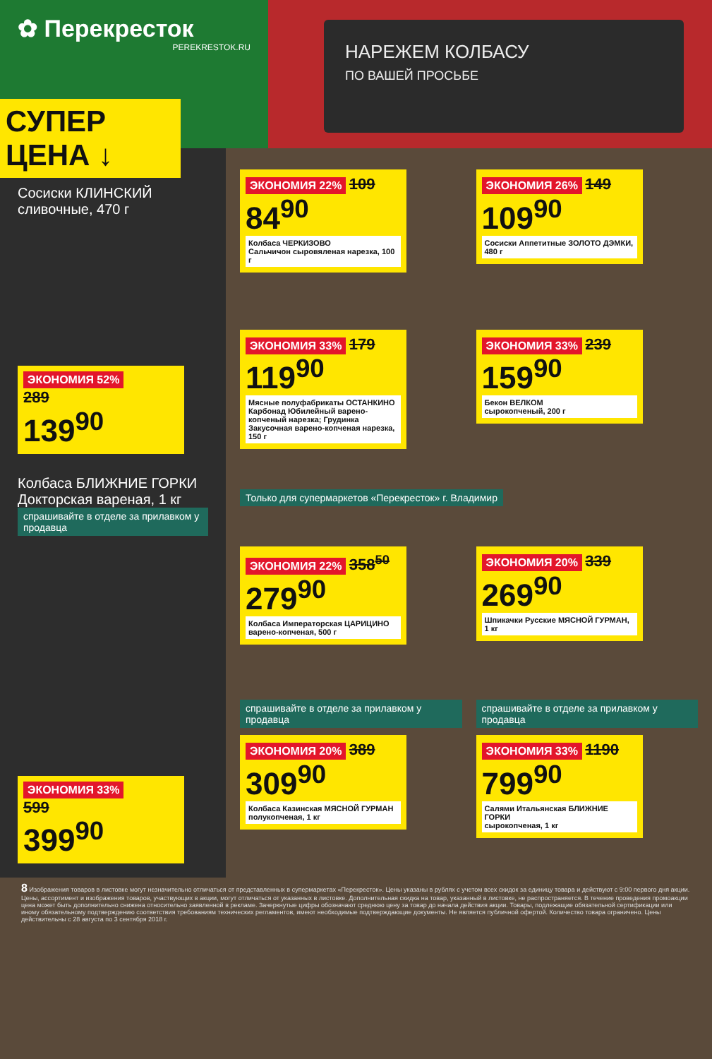✿ Перекресток
PEREKRESTOK.RU
НАРЕЖЕМ КОЛБАСУ
ПО ВАШЕЙ ПРОСЬБЕ
СУПЕР ЦЕНА ↓
Сосиски КЛИНСКИЙ
сливочные, 470 г
ЭКОНОМИЯ 52%
289
139<sup>90</sup>
Колбаса БЛИЖНИЕ ГОРКИ
Докторская вареная, 1 кг
спрашивайте в отделе за прилавком у продавца
ЭКОНОМИЯ 33%
599
399<sup>90</sup>
ЭКОНОМИЯ 22% 109
84<sup>90</sup>
Колбаса ЧЕРКИЗОВО
Сальчичон сыровяленая нарезка, 100 г
ЭКОНОМИЯ 26% 149
109<sup>90</sup>
Сосиски Аппетитные ЗОЛОТО ДЭМКИ, 480 г
ЭКОНОМИЯ 33% 179
119<sup>90</sup>
Мясные полуфабрикаты ОСТАНКИНО
Карбонад Юбилейный варено-копченый нарезка; Грудинка Закусочная варено-копченая нарезка, 150 г
ЭКОНОМИЯ 33% 239
159<sup>90</sup>
Бекон ВЕЛКОМ
сырокопченый, 200 г
Только для супермаркетов «Перекресток» г. Владимир
ЭКОНОМИЯ 22% 358<sup>50</sup>
279<sup>90</sup>
Колбаса Императорская ЦАРИЦИНО
варено-копченая, 500 г
ЭКОНОМИЯ 20% 339
269<sup>90</sup>
Шпикачки Русские МЯСНОЙ ГУРМАН, 1 кг
спрашивайте в отделе за прилавком у продавца
ЭКОНОМИЯ 20% 389
309<sup>90</sup>
Колбаса Казинская МЯСНОЙ ГУРМАН
полукопченая, 1 кг
спрашивайте в отделе за прилавком у продавца
ЭКОНОМИЯ 33% 1190
799<sup>90</sup>
Салями Итальянская БЛИЖНИЕ ГОРКИ
сырокопченая, 1 кг
8 Изображения товаров в листовке могут незначительно отличаться от представленных в супермаркетах «Перекресток». Цены указаны в рублях с учетом всех скидок за единицу товара и действуют с 9:00 первого дня акции. Цены, ассортимент и изображения товаров, участвующих в акции, могут отличаться от указанных в листовке. Дополнительная скидка на товар, указанный в листовке, не распространяется. В течение проведения промоакции цена может быть дополнительно снижена относительно заявленной в рекламе. Зачеркнутые цифры обозначают среднюю цену за товар до начала действия акции. Товары, подлежащие обязательной сертификации или иному обязательному подтверждению соответствия требованиям технических регламентов, имеют необходимые подтверждающие документы. Не является публичной офертой. Количество товара ограничено. Цены действительны с 28 августа по 3 сентября 2018 г.